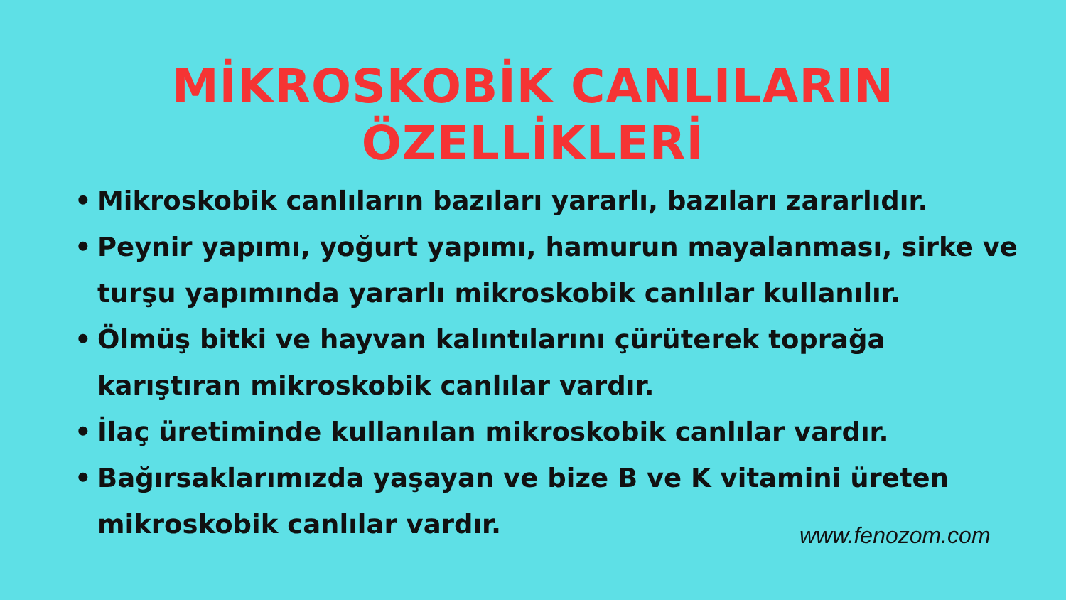MİKROSKOBİK CANLILARIN ÖZELLİKLERİ
• Mikroskobik canlıların bazıları yararlı, bazıları zararlıdır.
• Peynir yapımı, yoğurt yapımı, hamurun mayalanması, sirke ve turşu yapımında yararlı mikroskobik canlılar kullanılır.
• Ölmüş bitki ve hayvan kalıntılarını çürüterek toprağa karıştıran mikroskobik canlılar vardır.
• İlaç üretiminde kullanılan mikroskobik canlılar vardır.
• Bağırsaklarımızda yaşayan ve bize B ve K vitamini üreten mikroskobik canlılar vardır.
www.fenozom.com